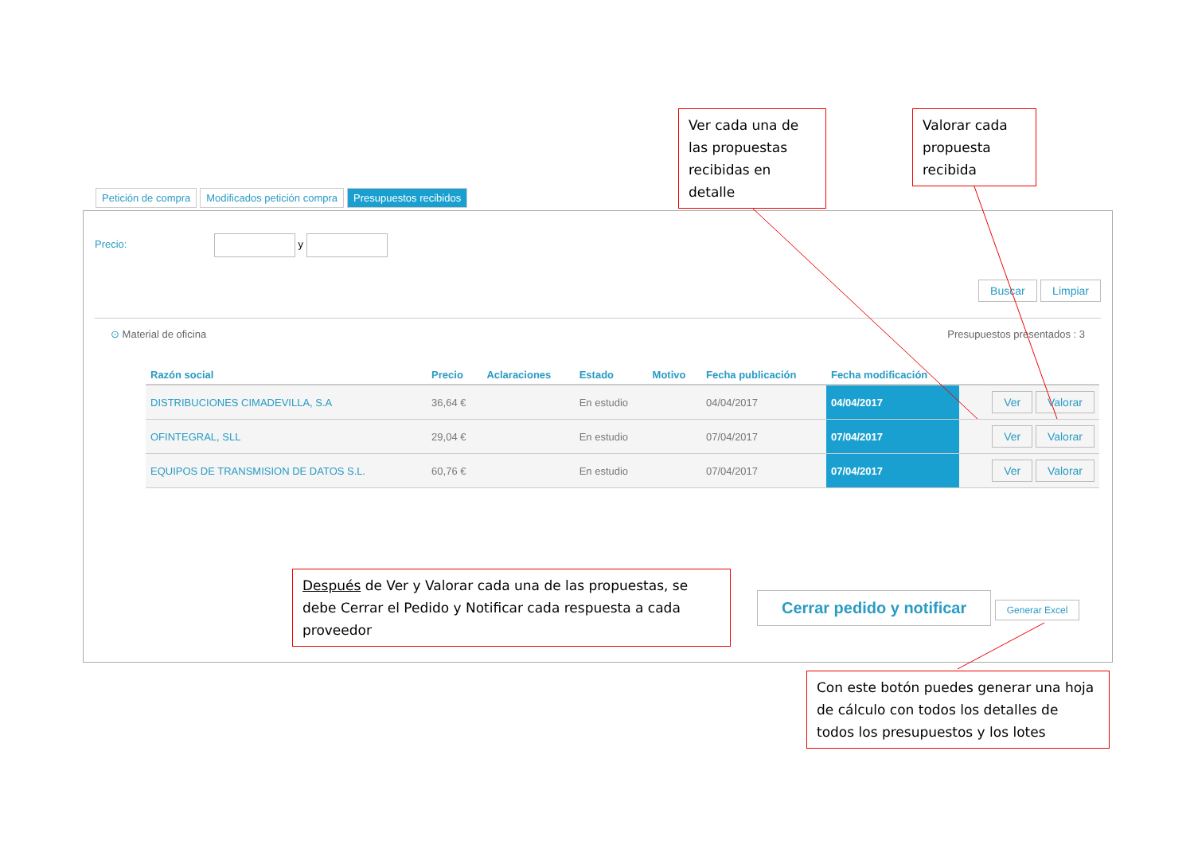Ver cada una de las propuestas recibidas en detalle
Valorar cada propuesta recibida
Petición de compra Modificados petición compra Presupuestos recibidos
Precio: y
Buscar Limpiar
⊙ Material de oficina Presupuestos presentados : 3
| Razón social | Precio | Aclaraciones | Estado | Motivo | Fecha publicación | Fecha modificación | |
| --- | --- | --- | --- | --- | --- | --- | --- |
| DISTRIBUCIONES CIMADEVILLA, S.A | 36,64 € | | En estudio | | 04/04/2017 | 04/04/2017 | Ver Valorar |
| OFINTEGRAL, SLL | 29,04 € | | En estudio | | 07/04/2017 | 07/04/2017 | Ver Valorar |
| EQUIPOS DE TRANSMISION DE DATOS S.L. | 60,76 € | | En estudio | | 07/04/2017 | 07/04/2017 | Ver Valorar |
Cerrar pedido y notificar Generar Excel
Después de Ver y Valorar cada una de las propuestas, se debe Cerrar el Pedido y Notificar cada respuesta a cada proveedor
Con este botón puedes generar una hoja de cálculo con todos los detalles de todos los presupuestos y los lotes